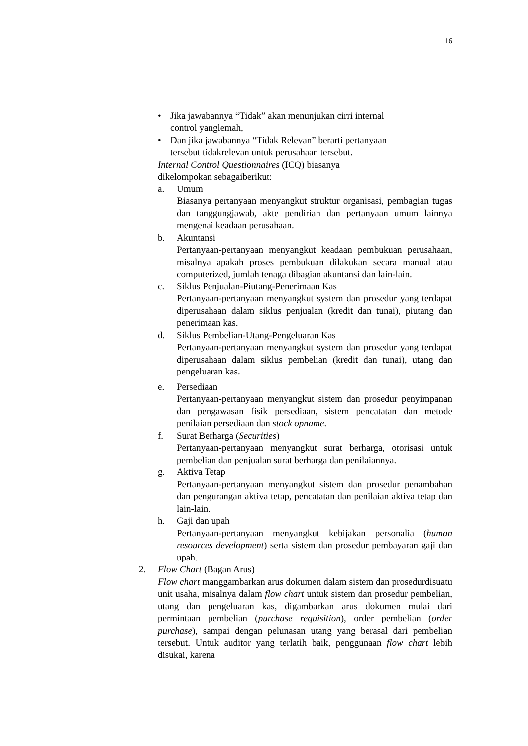16
• Jika jawabannya “Tidak” akan menunjukan cirri internal
control yanglemah,
• Dan jika jawabannya “Tidak Relevan” berarti pertanyaan
tersebut tidakrelevan untuk perusahaan tersebut.
Internal Control Questionnaires (ICQ) biasanya
dikelompokan sebagaiberikut:
a. Umum
Biasanya pertanyaan menyangkut struktur organisasi, pembagian tugas dan tanggungjawab, akte pendirian dan pertanyaan umum lainnya mengenai keadaan perusahaan.
b. Akuntansi
Pertanyaan-pertanyaan menyangkut keadaan pembukuan perusahaan, misalnya apakah proses pembukuan dilakukan secara manual atau computerized, jumlah tenaga dibagian akuntansi dan lain-lain.
c. Siklus Penjualan-Piutang-Penerimaan Kas
Pertanyaan-pertanyaan menyangkut system dan prosedur yang terdapat diperusahaan dalam siklus penjualan (kredit dan tunai), piutang dan penerimaan kas.
d. Siklus Pembelian-Utang-Pengeluaran Kas
Pertanyaan-pertanyaan menyangkut system dan prosedur yang terdapat diperusahaan dalam siklus pembelian (kredit dan tunai), utang dan pengeluaran kas.
e. Persediaan
Pertanyaan-pertanyaan menyangkut sistem dan prosedur penyimpanan dan pengawasan fisik persediaan, sistem pencatatan dan metode penilaian persediaan dan stock opname.
f. Surat Berharga (Securities)
Pertanyaan-pertanyaan menyangkut surat berharga, otorisasi untuk pembelian dan penjualan surat berharga dan penilaiannya.
g. Aktiva Tetap
Pertanyaan-pertanyaan menyangkut sistem dan prosedur penambahan dan pengurangan aktiva tetap, pencatatan dan penilaian aktiva tetap dan lain-lain.
h. Gaji dan upah
Pertanyaan-pertanyaan menyangkut kebijakan personalia (human resources development) serta sistem dan prosedur pembayaran gaji dan upah.
2. Flow Chart (Bagan Arus)
Flow chart manggambarkan arus dokumen dalam sistem dan prosedurdisuatu unit usaha, misalnya dalam flow chart untuk sistem dan prosedur pembelian, utang dan pengeluaran kas, digambarkan arus dokumen mulai dari permintaan pembelian (purchase requisition), order pembelian (order purchase), sampai dengan pelunasan utang yang berasal dari pembelian tersebut. Untuk auditor yang terlatih baik, penggunaan flow chart lebih disukai, karena